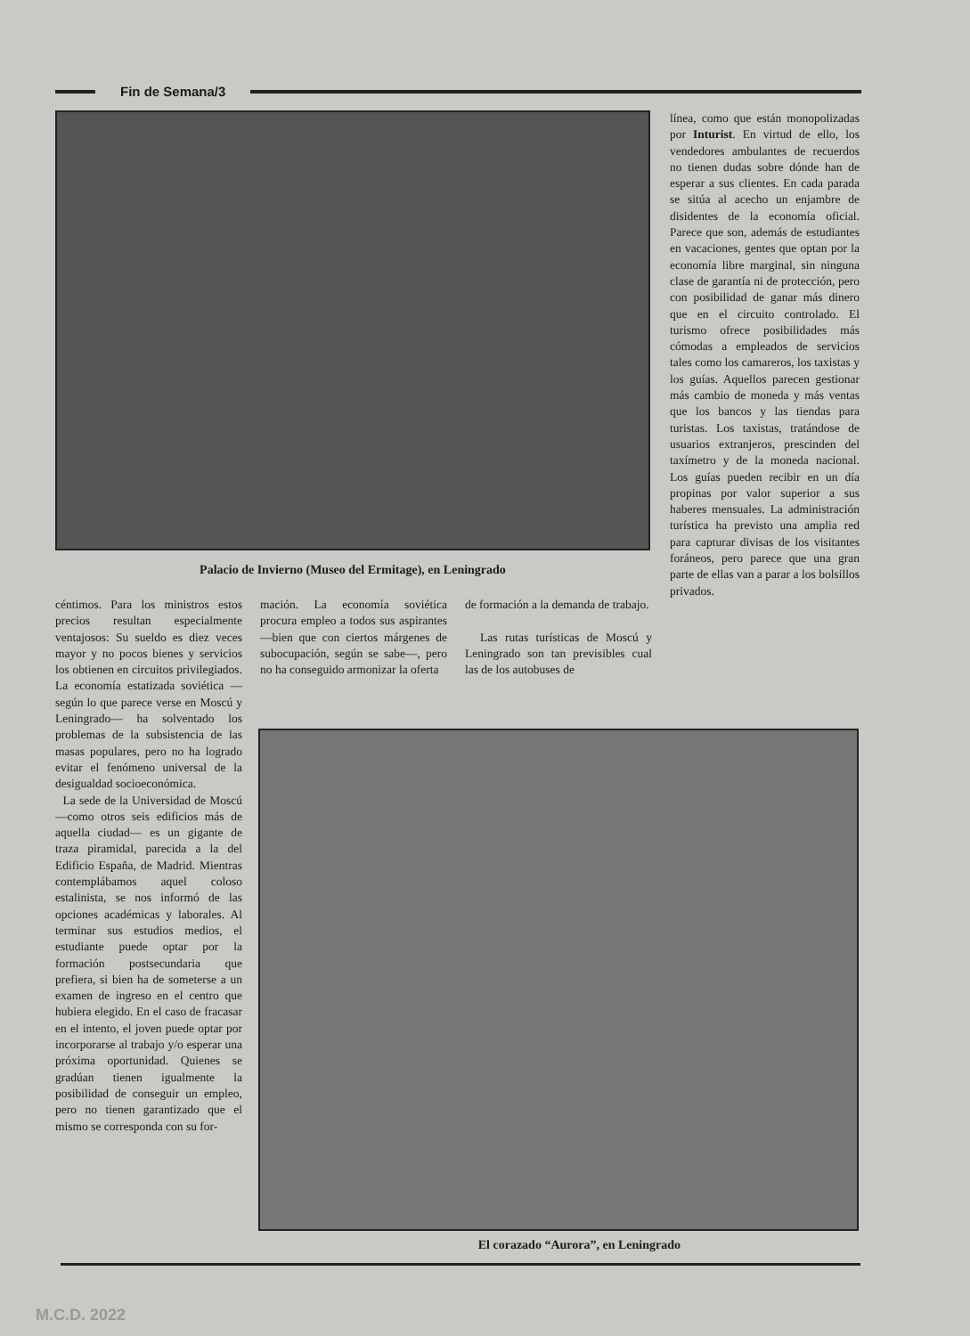Fin de Semana/3
Palacio de Invierno (Museo del Ermitage), en Leningrado
línea, como que están monopolizadas por Inturist. En virtud de ello, los vendedores ambulantes de recuerdos no tienen dudas sobre dónde han de esperar a sus clientes. En cada parada se sitúa al acecho un enjambre de disidentes de la economía oficial. Parece que son, además de estudiantes en vacaciones, gentes que optan por la economía libre marginal, sin ninguna clase de garantía ni de protección, pero con posibilidad de ganar más dinero que en el circuito controlado. El turismo ofrece posibilidades más cómodas a empleados de servicios tales como los camareros, los taxistas y los guías. Aquellos parecen gestionar más cambio de moneda y más ventas que los bancos y las tiendas para turistas. Los taxistas, tratándose de usuarios extranjeros, prescinden del taxímetro y de la moneda nacional. Los guías pueden recibir en un día propinas por valor superior a sus haberes mensuales. La administración turística ha previsto una amplia red para capturar divisas de los visitantes foráneos, pero parece que una gran parte de ellas van a parar a los bolsillos privados.
céntimos. Para los ministros estos precios resultan especialmente ventajosos: Su sueldo es diez veces mayor y no pocos bienes y servicios los obtienen en circuitos privilegiados. La economía estatizada soviética —según lo que parece verse en Moscú y Leningrado— ha solventado los problemas de la subsistencia de las masas populares, pero no ha logrado evitar el fenómeno universal de la desigualdad socioeconómica.
La sede de la Universidad de Moscú —como otros seis edificios más de aquella ciudad— es un gigante de traza piramidal, parecida a la del Edificio España, de Madrid. Mientras contemplábamos aquel coloso estalinista, se nos informó de las opciones académicas y laborales. Al terminar sus estudios medios, el estudiante puede optar por la formación postsecundaria que prefiera, si bien ha de someterse a un examen de ingreso en el centro que hubiera elegido. En el caso de fracasar en el intento, el joven puede optar por incorporarse al trabajo y/o esperar una próxima oportunidad. Quienes se gradúan tienen igualmente la posibilidad de conseguir un empleo, pero no tienen garantizado que el mismo se corresponda con su for-
mación. La economía soviética procura empleo a todos sus aspirantes —bien que con ciertos márgenes de subocupación, según se sabe—, pero no ha conseguido armonizar la oferta
de formación a la demanda de trabajo.
Las rutas turísticas de Moscú y Leningrado son tan previsibles cual las de los autobuses de
El corazado “Aurora”, en Leningrado
M.C.D. 2022